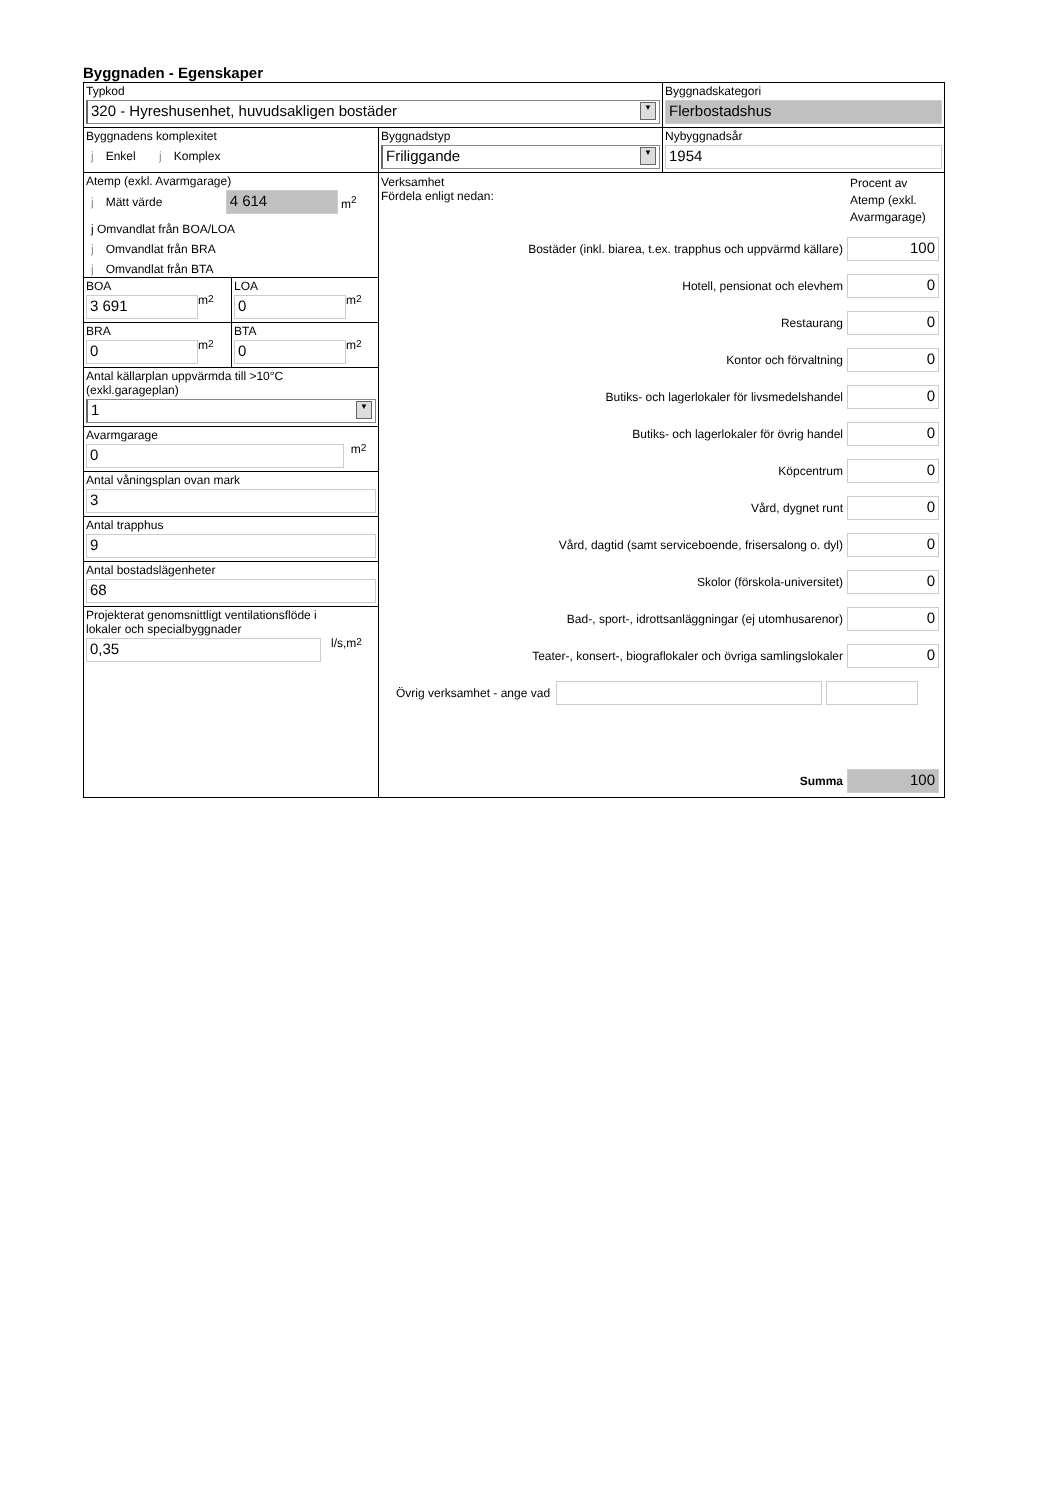Byggnaden - Egenskaper
Typkod
320 - Hyreshusenhet, huvudsakligen bostäder ▼
Byggnadskategori
Flerbostadshus
Byggnadens komplexitet
j Enkel j Komplex
Byggnadstyp
Friliggande ▼
Nybyggnadsår
1954
Atemp (exkl. Avarmgarage)
j Mätt värde
4 614
m<sup>2</sup>
j Omvandlat från BOA/LOA
j Omvandlat från BRA
j Omvandlat från BTA
BOA
3 691
m<sup>2</sup>
LOA
0
m<sup>2</sup>
BRA
0
m<sup>2</sup>
BTA
0
m<sup>2</sup>
Antal källarplan uppvärmda till >10°C
(exkl.garageplan)
1 ▼
Avarmgarage
0
m<sup>2</sup>
Antal våningsplan ovan mark
3
Antal trapphus
9
Antal bostadslägenheter
68
Projekterat genomsnittligt ventilationsflöde i
lokaler och specialbyggnader
0,35
l/s,m<sup>2</sup>
Verksamhet
Fördela enligt nedan:
Procent av Atemp (exkl. Avarmgarage)
Bostäder (inkl. biarea, t.ex. trapphus och uppvärmd källare)
100
Hotell, pensionat och elevhem
0
Restaurang
0
Kontor och förvaltning
0
Butiks- och lagerlokaler för livsmedelshandel
0
Butiks- och lagerlokaler för övrig handel
0
Köpcentrum
0
Vård, dygnet runt
0
Vård, dagtid (samt serviceboende, frisersalong o. dyl)
0
Skolor (förskola-universitet)
0
Bad-, sport-, idrottsanläggningar (ej utomhusarenor)
0
Teater-, konsert-, biograflokaler och övriga samlingslokaler
0
Övrig verksamhet - ange vad
Summa
100